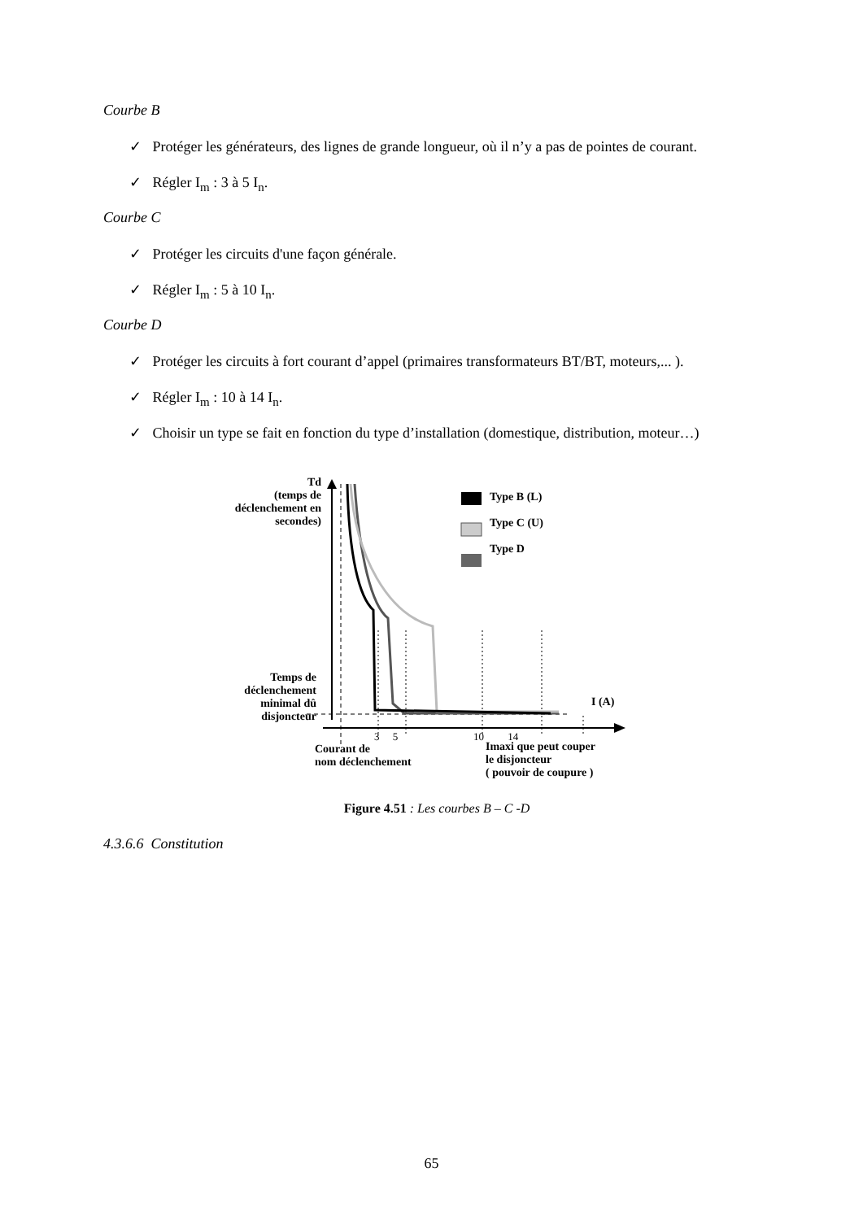Courbe B
✓ Protéger les générateurs, des lignes de grande longueur, où il n’y a pas de pointes de courant.
✓ Régler I<sub>m</sub> : 3 à 5 I<sub>n</sub>.
Courbe C
✓ Protéger les circuits d'une façon générale.
✓ Régler I<sub>m</sub> : 5 à 10 I<sub>n</sub>.
Courbe D
✓ Protéger les circuits à fort courant d’appel (primaires transformateurs BT/BT, moteurs,... ).
✓ Régler I<sub>m</sub> : 10 à 14 I<sub>n</sub>.
✓ Choisir un type se fait en fonction du type d’installation (domestique, distribution, moteur…)
Td
(temps de déclenchement en secondes)
Type B (L)
Type C (U)
Type D
Temps de déclenchement minimal dû disjoncteur
I (A)
3 5 10 14
Courant de
nom déclenchement
Imaxi que peut couper
le disjoncteur
( pouvoir de coupure )
Figure 4.51 : Les courbes B – C -D
4.3.6.6 Constitution
65